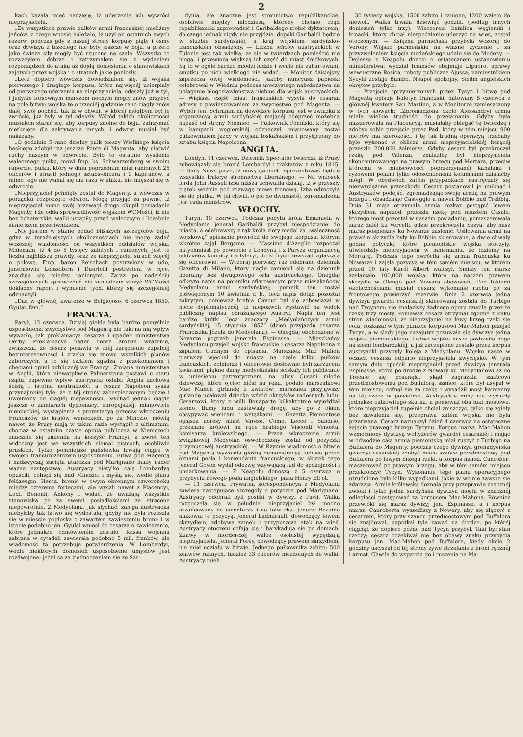2
kach kazała mieć nadzieję, iż uderzenie ich wywróci nieprzyjaciela.
„Ze wszystkich prawie pułków armii francuskiéj mieliśmy jeńców, z czego wnosić należało, iż użył on ostatnich swych rezerw, podczas gdy z naszéj strony korpusy piąty i ósmy oraz dywizya z trzeciego nie były jeszcze w boju, a przeto jako świeże siły mogły być rzucone na szalę. Wszystko to rozważyłem dobrze i zatrzymałem się z wydaniem rozporządzeń do ataku aż dojdą doniesienia o stanowiskach zajętych przez wojska i o stratach jakie poniosły.
„Lecz dopiero wówczas dowiedziałem się, iż wojska pierwszego i drugiego korpusu, które najwięcéj ucierpiały od pierwszego uderzenia na nieprzyjaciela, odeszły już w tył, i jedynie forsownym marszem nocnym mogły znów przybyć na pole bitwy; wojska te o trzeciéj godzinie rano ciągły znów daléj swój pochód, tak iż w chwili, w któréj mógłbym był je zwrócić, już były w tył odeszły. Wśród takich okoliczności musiałem starać się, aby korpusy zdolne do boju, zatrzymać nietknięte dla zakrywania innych, i odwrót musiał być nakazany.
„O godzinie 5 rano dzielny pułk pieszy Wielkiego księcia heskiego zdobył raz jeszcze Ponte di Magenta, aby ułatwić ruchy naszym w odwrocie. Było to ostatnie wysilenie walecznego pułku, mówi fmp. ks. Schwarzenberg w swoim raporcie, pułku, który w dniu poprzednim miał ranionych 25 oficerów i stracił jednego sztabs-oficera i 9 kapitanów, a mimo tego nie wahał się ani razu w ataku, nie mięszał się w odwrocie.
„Nieprzyjaciel pchnięty został do Magenty, a wówczas w porządku rozpoczęto odwrót. Mogę przyjąć za pewne, iż nieprzyjaciel mimo swéj przewagi drogo okupił posiadanie Magenty, i że odda sprawiedliwość wojskom WCMości, iż nie bez bohaterskiéj walki ustąpiły przed walecznym i liczebnie silniejszym przeciwnikiem.
„Nie jestem w stanie podać bliższych szczegółów boju, gdyż w teraźniejszych okolicznościach nie mogę żądać wczesnéj wiadomości od wszystkich oddziałów wojska. Mniemam, iż 4 do 5 tysięcy zabitych i ranionych, jest to liczba najbliższa prawdy, oraz że nieprzyjaciel stracił więcéj o połowę. Fmp. baron Reischach postrzelony w udo, jenerałowie Lebzeltern i Duerfeld postrzeleni w ręce, znajdują się między ranionymi. Zaraz po nadejściu szczegółowych sprawozdań nie zaniedbam złożyć WCMości dokładny raport i wymienić tych, którzy się szczególniéj odznaczyli.
„Dan w głównéj kwaterze w Belgiojoso, 6 czerwca 1859. Gyulai, fzm.“
FRANCYA.
Paryż, 12 czerwca. Dzisiaj giełda była bardzo pomyślnie usposobiona; zwycięstwo pod Magentą nie taki na nią wpływ wywarło, jak proklamacya cesarza i upadek ministerstwa Derby. Proklamacya nader dobre zrobiła wrażenie, zwłaszcza, że cesarz ponawia w niéj zaręczenie zupełnéj bezinteresowności i zrzeka się znowu wszelkich planów zaborczych, a to się całkiem zgadza z przekonaniem i chęciami opinii publicznéj we Francyi. Zmiana ministerstwa w Anglii, która niewątpliwie Palmerstona postawi u steru rządu, zapewne wpływ austryacki osłabi; Anglia zachowa ścisłą i istotną neutralność, a cesarz Napoleon zyska przynajmniéj tyle, że z téj strony zabespieczonym będzie i uwolniony od ciągłéj niepewności. Słychać jednak ciągle jeszcze o zamiarach dyplomacyi europejskiéj, mianowicie niemieckiéj, wystąpienia z protestacyą przeciw wkroczeniu Francuzów do krajów weneckich, po za Minczio, mówią nawet, że Prusy mają w takim razie wystąpić z ultimatum, chociaż w ostatnim czasie opinia publiczna w Niemczech znacznie się zmieniła na korzyść Francyi, a zwrot ten widoczny jest we wszystkich niemal pismach, osobliwie pruskich. Tylko pomniejsze państewka trwają ciągle w swojém francuzożerczém usposobieniu. Bitwa pod Magentą i nadzwyczaj zacięta utarczka pod Marignano miały nader ważne następstwa; Austryacy nietylko całą Lombardyą opuścili, cofnęli się nad Minczio, i myślą się, wedle planu feldzeugm. Hessa, bronić w owym obronnym czworoboku między czterema fortecami, ale wyszli nawet z Placencyi, Lodi, Bononii, Ankony i widać, że uważają wszystkie stanowiska po za swemi posiadłościami za stracone niepowrotnie. Z Medyolanu, jak słychać, załoga austryacka niebyłaby tak łatwo się wydostała, gdyby nie była rozeszła się w mieście pogłoska o zawartém zawieszeniu broni; i w istocie podobno jen. Gyulai wniósł do cesarza o zawieszenie, które jednakże odmówioném zostało. Kassa wojenna zabrana w cytadeli zawierała podobno 5 mil. franków, ale wiadomość ta potrzebuje potwierdzenia. W Lombardyi, wedle niektórych doniesień usposobienie umysłów jest rozdwojone; jedni są za zjednoczeniem się ze Sar-
dynią, ale znaczne jest stronnictwo republikanckie, osobliwie między młodzieżą, któreby chciało rząd republikancki zaprowadzić i Garibaldego zrobić dyktatorem, do czego jednak nigdy nie przyjdzie, dopóki Garibaldi będzie w służbie sardyńskiéj, a kraj wojskiem sardyńsko-francuskiém obsadzony. — Liczba jeńców austryackich w Tulonie jest tak wielka, że się w twierdzach pomieścić nie mogą, i przewiozą większą ich część do miast środkowych. Są to w ogóle bardzo młodzi ludzie i wcale nie zahartowani, smutku po nich wielkiego nie widać. — Monitor dzisiejszy zaprzecza owéj wiadomości, jakoby nuncyusz papieski celebrował w Wiedniu podczas uroczystego nabożeństwa na ubłaganie błogosławieństwa niebios dla wojsk austryackich. — Większa część miast francuskich wysyła do cesarza adresy z powinszowaniem za zwycięstwo pod Magentą. — Wybór jen. Schramm na dowódzcę korpusu jest w związku z organizacyą armii sardyńskiéj mającéj odeprzeć możebną napaść od strony Niemiec. — Pułkownik Poniński, który się w kampanii węgierskiéj odznaczył, mianowany został pułkownikiem jazdy w wojsku toskańskiém i przyłączony do sztabu księcia Napoleona.
ANGLIA.
Londyn, 11 czerwca. Dziennik Spectator twierdzi, iż Prusy zobowiązały się bronić Lombardyi i traktatów z roku 1815. — Daily News pisze, iż nowy gabinet reprezentować będzie wszystkie frakcye stronnictwa liberalnego. — Na wniosek lorda John Russell izba niższa uchwaliła dzisiaj, iż w przyszły piątek weźmie pod rozwagę mowę tronową. Izba odroczyła się do piątku. W téj chwili, o pół do dwunastéj, zgromadzona jest rada ministrów.
WŁOCHY.
Turyn, 10 czerwca. Podczas pobytu króla Emanuela w Medyolanie jenerał Garibaldi przybył niespodzianie do miasta, a odebrawszy z rąk króla złoty medal za „waleczność wojskową“ spiesznie powrócił do swojego korpusu, którym wkrótce zajął Bergamo. — Massimo d'Azeglio rozpoczął natychmiast po powrocie z Londynu i z Paryża organizacyą oddziałów konnicy i artyleryi, do których zewsząd zgłaszają się oficerowie. — Wczoraj pierwszy raz odebrano dziennik Gazetta di Milano, który nagle zamienił się na dziennik liberalny bez dwugłowego orła austryackiego. Onegdaj odkryto napis na pomniku ofiarowanym przez mieszkańców Medyolanu armii sardyńskiéj; pomnik ten został poświęconym 10 kwietnia r. b., lecz napis dotąd pozostał zakrytym, ponieważ hrabia Cavour był się zobowiązał w nocie dyplomatycznéj, iż niepozwoli wystawić na widok publiczny napisu obrażającego Austryi. Napis ten jest bardzo krótki lecz znaczący „Medyolańczycy armii sardyńskiéj, 15 stycznia 1857“ (dzień przyjazdu cesarza Franciszka Józefa do Medyolanu). — Onegdaj obchodzono w Novarze pogrzeb jenerała Espinasse. — Mieszkańcy Medyolanu przyjęli wojsko francuskie i cesarza Napoleona z zapałem trudnym do opisania. Marszałek Mac Mahon pierwszy wjechał do miasta na czele kilku pułków francuskich, żołnierze i oficerowie dosłownie byli zarzuceni kwiatami, piękne damy medyolańskie ściskały ich publicznie w uniesieniu patryotycznem, na ulicy Cusani młode dziewczę, które ojciec niósł na ręku, podało marszałkowi Mac Mahon girlandę z kwiatów; marszałek przyjąwszy girlandę ucałował dziecko wśród okrzyków radosnych ludu. Cesarzowi, który z willi Bonaparte kilkakrotnie wyjeżdżał konno, tłumy ludu zastawiały drogę, aby go z okien obsypywać wieńcami i wstążkami. — Gazetta Piemontese ogłasza adresy miast Varese, Como, Lecco i Sandrio, przesłane królowi na ręce hrabiego Visconti Venosta, komisarza królewskiego. — Przez wkroczenie armii związkowéj Medyolan oswobodzony został od pożyczki przymusowéj austryackiéj. — W Rzymie wiadomość o bitwie pod Magentą wywołała głośną demonstracyą ludową przed oknami posła i komendanta francuskiego; w skutek tego jenerał Goyon wydał odezwę wzywającą lud do spokojności i umiarkowania. — Z Neapolu donoszą z 5 czerwca o przybyciu nowego posła angielskiego, pana Henry Ell ot.
— 11 czerwca. Prywatna korespondencya z Medyolanu zawiera następujące szczegóły o potyczce pod Marignano: Austryacy odebrali byli posiłki w dywizyi z Pavii. Walka rozpoczęła się w południe; nieprzyjaciel był mocno oszańcowany na cmentarzu i na folw rku. Jenerał Bazaine atakował tę pozycyą. Jenerał Ladmirault, dowodzący lewém skrzydłem, zdobywa zamek i przypuszcza atak na wieś. Austryacy otoczeni cofają się i barykadują się po domach. Zuawy w morderczéj walce osobistéj wypędzają nieprzyjaciela. Jenerał Forey, dowodzący prawém skrzydłem, nie miał udziału w bitwie. Jednego pułkownika zabito; 500 zuawów rannych, tudzież 33 oficerów niezdolnych do walki. Austryacy mieli
30 tysięcy wojska, 1500 zabito i raniono, 1200 wzięto do niewoli. Walka trwała dziewięć godzin, (podług innych doniesień tylko trzy). Wieczorem batalion węgierski i kroacki, który chciał niespodzianie uderzyć na wieś, został otoczonym. — Księżna parmeńska przybyła wczoraj do Verony. Wojsko parmeńskie na własne życzenie i za przyzwoleniem księcia modeńskiego udało się do Modeny. — Depesza z Neapolu donosi o ostatecznem ustanowieniu ministerstwa: wydział finansów obejmuje Liguoro, sprawy wewnętrzne Rosica, roboty publiczne Ajussa; namiestnikiem Sycylii zostaje Bumbo. Neapol spokojny. Siedm angielskich okrętów przybyło.
— Przejście sprzymierzonych przez Tycyn i bitwę pod Magentą opisuje buletyn francuski, datowany 5 czerwca z głównéj kwatery San Martino, a w Monitorze zamieszczony w tych słowach: „Zgromadzona około Alessandryi armia miała wielkie trudności do przełamania. Gdyby była maszerowała na Placencyą, musiałaby oblegać tę twierdzę i zdobyć sobie przejście przez Pad, który w tém miejscu 900 metrów ma szerokości, i tę tak trudną operacyą trzebaby było wykonać w obliczu armii nieprzyjacielskiéj liczącéj przeszło 200,000 żołnierza. Gdyby cesarz był przekroczył rzekę pod Valenza, znalazłby był nieprzyjaciela skoncentrowanego na prawym brzegu pod Mortarą, przeciw któremu w miejscowości poprzerzynanéj kanałami i ryżowemi polami tylko odosobnionemi kolumnami działaćby mógł. W obydwóch zatém przypadkach nastręczały się niezwyciężone przeszkody. Cesarz postanowił je uniknąć i Austryaków podejść, zgromadzając swoję armią na prawym brzegu i obsadzając Casteggio a nawet Bobbio nad Trebbią. Dnia 31 maja otrzymała armia rozkaz postąpić lewém skrzydłem naprzód, przeszła rzekę pod miastem Casale, którego most pozostał w naszém posiadaniu, pomaszerowała zaraz daléj ku Vercelli, gdzie przekroczyła Sezyą, aby nasz marsz pospieszny ku Nowarze zasłonić. Usiłowania armii na prawém skrzydle były ku Bobbio skierowane, a dwie chwały godne potyczki, które piemontskie wojska stoczyły, utwierdziły nieprzyjaciela w mniemaniu, że idziemy na Mortarę. Podczas tego zwróciła się armia francuska ku Nowarze i zajęła pozycyą w tém samém miejscu, w którém przed 10 laty Karól Albert walczył. Śmiały ten marsz zasłaniało 100,000 wojska, które na naszém prawém skrzydle w Olengo pod Nowarą obozowało. Pod takiemi okolicznościami musiał cesarz wykonanie ruchu po za frontowego powierzyć rezerwie. Dnia 2 czerwca jedna dywizya gwardyi cesarskiéj skierowaną została do Turbigo nad Tycynem; nie znalazłszy żadnego oporu rzuciła przez tę rzekę trzy mosty. Ponieważ cesarz otrzymał zgodne z kilku stron wiadomości, że nieprzyjaciel na lewy brzeg rzeki się cofa, rozkazał w tym punkcie korpusowi Mac-Mahon przejść Tycyn, a w ślady jego nazajutrz posuwała się dywizya jedna wojska piemontskiego. Ledwo wojsko nasze postawiło nogę na ziemi lombardzkiéj, a już zaczepione zostało przez korpus austryacki przybyły koleją z Medyolanu. Wojsko nasze w oczach cesarza odparło nieprzyjaciela zwycięsko. W tym samym dniu opuścił nieprzyjaciel przed dywizyą jenerała Espinasse, która po drodze z Nowary ku Medyolanowi aż do Trecate się posunęła, skąd zagrażała szańcowi przedmostowemu pod Buffalorą, szańce, które był usypał w tém miejscu; cofnął się za rzekę i wysadził most kamienny na téj rzece w powietrze. Austryackie miny nie wywarły jednakże całkowitego skutku, a ponieważ oba łuki mostowe, które nieprzyjaciel zupełnie chciał zniszczyć, tylko się zgięły bez zawalenia się, przeprawa zatém wojska nie była przerwaną. Cesarz naznaczył dzień 4 czerwca na ostateczne zajęcie prawego brzegu Tycynu. Korpus marsz. Mac-Mahon wzmocniony dywizyą woltyżerów gwardyi cesarskiéj i mając w odwodzie całą armią piemontską miał ruszyć z Turbigo na Buffalora do Magenty, podczas czego dywizya grenadyerska gwardyi cesarskiéj zdobyć miała szańce przedmostowy pod Buffalora po lewym brzegu rzeki, a korpus marsz. Canrobert maszerować po prawym brzegu, aby w tém samém miejscu przekroczyć Tycyn. Wykonanie tego planu operacyjnego utrudnione było kilku wypadkami, jakie w wojnie zawsze się zdarzają. Armia królewska doznała przy przeprawie znacznéj zwłoki i tylko jedna sardyńska dywizya mogła w znacznéj odległości postępować za korpusem Mac-Mahona. Również przewlókł się marsz dywizyj jen. Espinasse, a i korpus marsz. Canroberta wyszedłszy z Nowary, aby się złączyć z cesarzem, który przy szańcu przedmostowym pod Buffalora się znajdował, napotkał tyle zawad na drodze, po któréj ciągnął, że dopiero późno nad Tycyn przybył. Taki był stan rzeczy; cesarz oczekiwał nie bez obawy znaku przybycia korpusu jen. Mac-Mahon pod Buffalore, kiedy około 2 godziny usłyszał od téj strony żywe strzelanie z broni ręcznéj i armat. Chwila do wsparcia go i ruszenia na Ma-